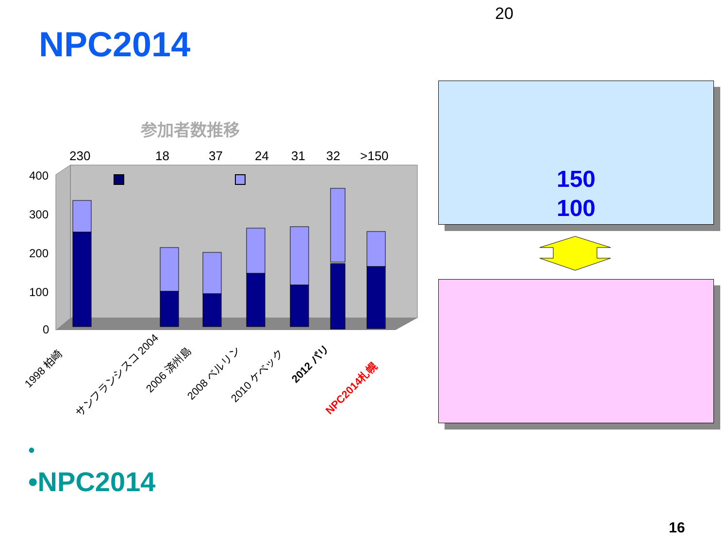20
NPC2014
参加者数推移
230
18
37
24
31
32
>150
400
300
200
100
0
1998 柏崎
サンフランシスコ 2004
2006 済州島
2008 ベルリン
2010 ケベック
2012 パリ
NPC2014札幌
150
100
•
•NPC2014
16